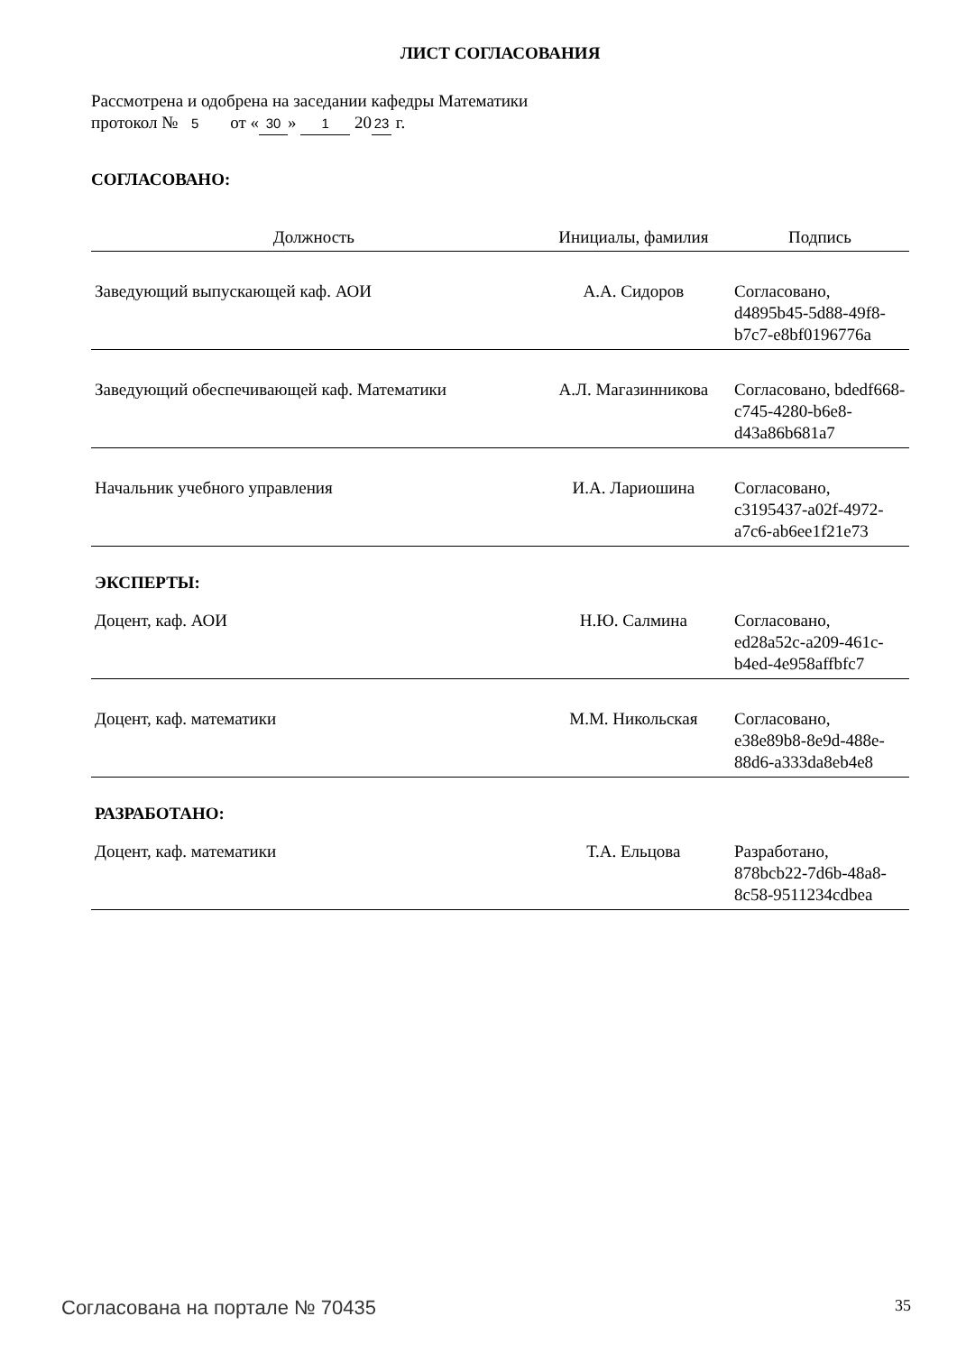ЛИСТ СОГЛАСОВАНИЯ
Рассмотрена и одобрена на заседании кафедры Математики
протокол № 5 от « 30 » 1 20 23 г.
СОГЛАСОВАНО:
| Должность | Инициалы, фамилия | Подпись |
| --- | --- | --- |
| Заведующий выпускающей каф. АОИ | А.А. Сидоров | Согласовано, d4895b45-5d88-49f8-b7c7-e8bf0196776a |
| Заведующий обеспечивающей каф. Математики | А.Л. Магазинникова | Согласовано, bdedf668-c745-4280-b6e8-d43a86b681a7 |
| Начальник учебного управления | И.А. Лариошина | Согласовано, c3195437-a02f-4972-a7c6-ab6ee1f21e73 |
| ЭКСПЕРТЫ: | | |
| Доцент, каф. АОИ | Н.Ю. Салмина | Согласовано, ed28a52c-a209-461c-b4ed-4e958affbfc7 |
| Доцент, каф. математики | М.М. Никольская | Согласовано, e38e89b8-8e9d-488e-88d6-a333da8eb4e8 |
| РАЗРАБОТАНО: | | |
| Доцент, каф. математики | Т.А. Ельцова | Разработано, 878bcb22-7d6b-48a8-8c58-9511234cdbea |
Согласована на портале № 70435 35